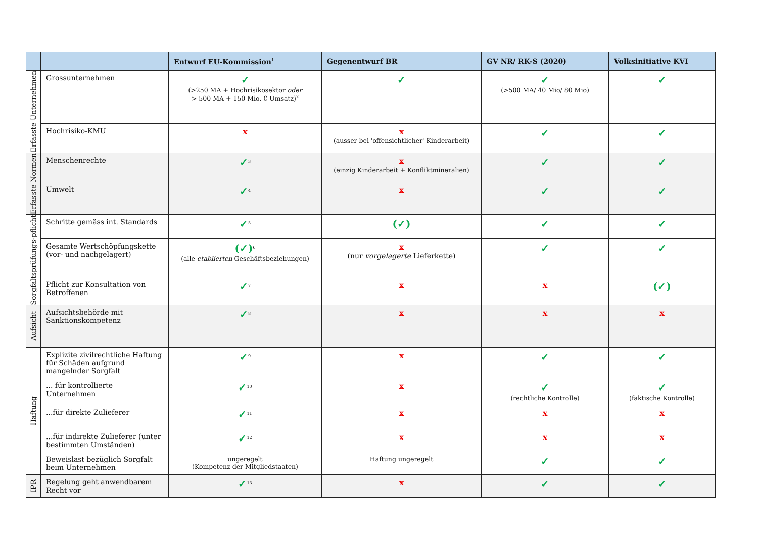| | | Entwurf EU-Kommission<sup>1</sup> | Gegenentwurf BR | GV NR/ RK-S (2020) | Volksinitiative KVI |
| --- | --- | --- | --- | --- | --- |
| Erfasste Unternehmen | Grossunternehmen | ✓ (>250 MA + Hochrisikosektor oder > 500 MA + 150 Mio. € Umsatz)<sup>2</sup> | ✓ | ✓ (>500 MA/ 40 Mio/ 80 Mio) | ✓ |
| | Hochrisiko-KMU | x | x (ausser bei 'offensichtlicher' Kinderarbeit) | ✓ | ✓ |
| Erfasste Normen | Menschenrechte | ✓<sup>3</sup> | x (einzig Kinderarbeit + Konfliktmineralien) | ✓ | ✓ |
| | Umwelt | ✓<sup>4</sup> | x | ✓ | ✓ |
| Sorgfaltsprüfungs-pflicht | Schritte gemäss int. Standards | ✓<sup>5</sup> | (✓) | ✓ | ✓ |
| | Gesamte Wertschöpfungskette (vor- und nachgelagert) | (✓)<sup>6</sup> (alle etablierten Geschäftsbeziehungen) | x (nur vorgelagerte Lieferkette) | ✓ | ✓ |
| | Pflicht zur Konsultation von Betroffenen | ✓<sup>7</sup> | x | x | (✓) |
| Aufsicht | Aufsichtsbehörde mit Sanktionskompetenz | ✓<sup>8</sup> | x | x | x |
| Haftung | Explizite zivilrechtliche Haftung für Schäden aufgrund mangelnder Sorgfalt | ✓<sup>9</sup> | x | ✓ | ✓ |
| | ... für kontrollierte Unternehmen | ✓<sup>10</sup> | x | ✓ (rechtliche Kontrolle) | ✓ (faktische Kontrolle) |
| | ...für direkte Zulieferer | ✓<sup>11</sup> | x | x | x |
| | ...für indirekte Zulieferer (unter bestimmten Umständen) | ✓<sup>12</sup> | x | x | x |
| | Beweislast bezüglich Sorgfalt beim Unternehmen | ungeregelt (Kompetenz der Mitgliedstaaten) | Haftung ungeregelt | ✓ | ✓ |
| IPR | Regelung geht anwendbarem Recht vor | ✓<sup>13</sup> | x | ✓ | ✓ |